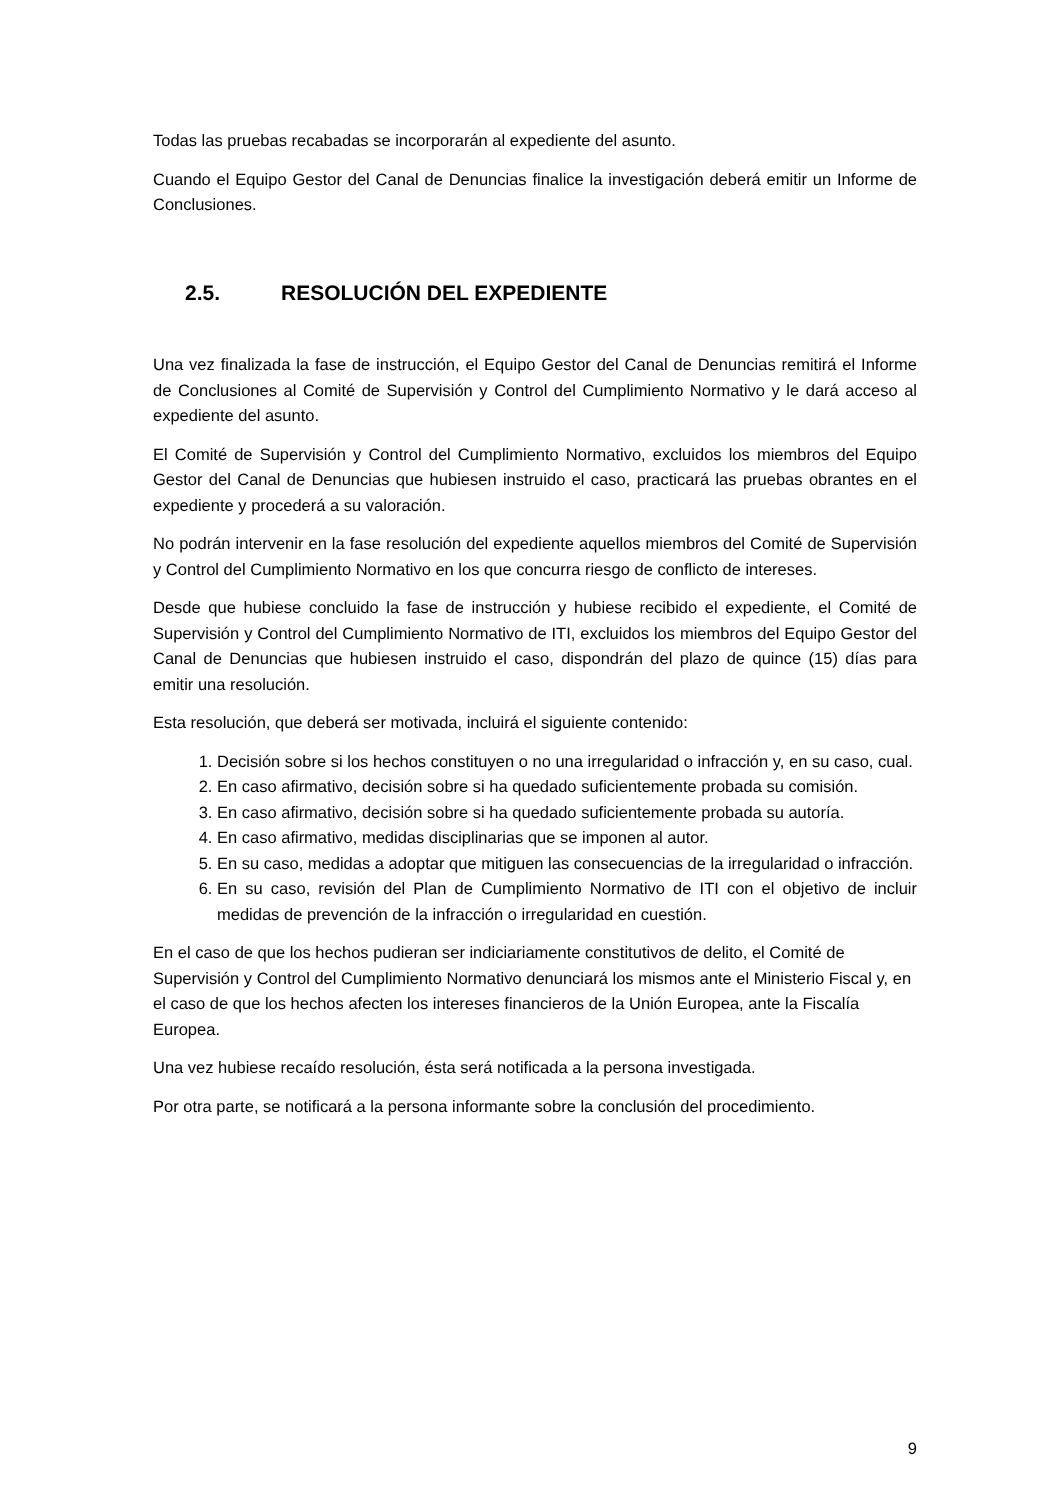Todas las pruebas recabadas se incorporarán al expediente del asunto.
Cuando el Equipo Gestor del Canal de Denuncias finalice la investigación deberá emitir un Informe de Conclusiones.
2.5. RESOLUCIÓN DEL EXPEDIENTE
Una vez finalizada la fase de instrucción, el Equipo Gestor del Canal de Denuncias remitirá el Informe de Conclusiones al Comité de Supervisión y Control del Cumplimiento Normativo y le dará acceso al expediente del asunto.
El Comité de Supervisión y Control del Cumplimiento Normativo, excluidos los miembros del Equipo Gestor del Canal de Denuncias que hubiesen instruido el caso, practicará las pruebas obrantes en el expediente y procederá a su valoración.
No podrán intervenir en la fase resolución del expediente aquellos miembros del Comité de Supervisión y Control del Cumplimiento Normativo en los que concurra riesgo de conflicto de intereses.
Desde que hubiese concluido la fase de instrucción y hubiese recibido el expediente, el Comité de Supervisión y Control del Cumplimiento Normativo de ITI, excluidos los miembros del Equipo Gestor del Canal de Denuncias que hubiesen instruido el caso, dispondrán del plazo de quince (15) días para emitir una resolución.
Esta resolución, que deberá ser motivada, incluirá el siguiente contenido:
1. Decisión sobre si los hechos constituyen o no una irregularidad o infracción y, en su caso, cual.
2. En caso afirmativo, decisión sobre si ha quedado suficientemente probada su comisión.
3. En caso afirmativo, decisión sobre si ha quedado suficientemente probada su autoría.
4. En caso afirmativo, medidas disciplinarias que se imponen al autor.
5. En su caso, medidas a adoptar que mitiguen las consecuencias de la irregularidad o infracción.
6. En su caso, revisión del Plan de Cumplimiento Normativo de ITI con el objetivo de incluir medidas de prevención de la infracción o irregularidad en cuestión.
En el caso de que los hechos pudieran ser indiciariamente constitutivos de delito, el Comité de Supervisión y Control del Cumplimiento Normativo denunciará los mismos ante el Ministerio Fiscal y, en el caso de que los hechos afecten los intereses financieros de la Unión Europea, ante la Fiscalía Europea.
Una vez hubiese recaído resolución, ésta será notificada a la persona investigada.
Por otra parte, se notificará a la persona informante sobre la conclusión del procedimiento.
9